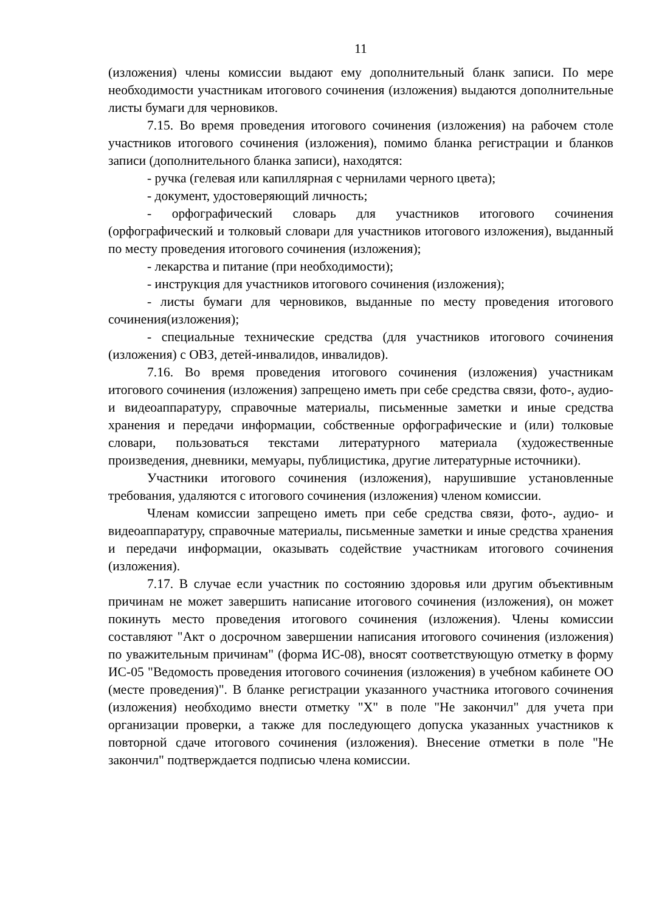11
(изложения) члены комиссии выдают ему дополнительный бланк записи. По мере необходимости участникам итогового сочинения (изложения) выдаются дополнительные листы бумаги для черновиков.
7.15. Во время проведения итогового сочинения (изложения) на рабочем столе участников итогового сочинения (изложения), помимо бланка регистрации и бланков записи (дополнительного бланка записи), находятся:
- ручка (гелевая или капиллярная с чернилами черного цвета);
- документ, удостоверяющий личность;
- орфографический словарь для участников итогового сочинения (орфографический и толковый словари для участников итогового изложения), выданный по месту проведения итогового сочинения (изложения);
- лекарства и питание (при необходимости);
- инструкция для участников итогового сочинения (изложения);
- листы бумаги для черновиков, выданные по месту проведения итогового сочинения(изложения);
- специальные технические средства (для участников итогового сочинения (изложения) с ОВЗ, детей-инвалидов, инвалидов).
7.16. Во время проведения итогового сочинения (изложения) участникам итогового сочинения (изложения) запрещено иметь при себе средства связи, фото-, аудио- и видеоаппаратуру, справочные материалы, письменные заметки и иные средства хранения и передачи информации, собственные орфографические и (или) толковые словари, пользоваться текстами литературного материала (художественные произведения, дневники, мемуары, публицистика, другие литературные источники).
Участники итогового сочинения (изложения), нарушившие установленные требования, удаляются с итогового сочинения (изложения) членом комиссии.
Членам комиссии запрещено иметь при себе средства связи, фото-, аудио- и видеоаппаратуру, справочные материалы, письменные заметки и иные средства хранения и передачи информации, оказывать содействие участникам итогового сочинения (изложения).
7.17. В случае если участник по состоянию здоровья или другим объективным причинам не может завершить написание итогового сочинения (изложения), он может покинуть место проведения итогового сочинения (изложения). Члены комиссии составляют "Акт о досрочном завершении написания итогового сочинения (изложения) по уважительным причинам" (форма ИС-08), вносят соответствующую отметку в форму ИС-05 "Ведомость проведения итогового сочинения (изложения) в учебном кабинете ОО (месте проведения)". В бланке регистрации указанного участника итогового сочинения (изложения) необходимо внести отметку "X" в поле "Не закончил" для учета при организации проверки, а также для последующего допуска указанных участников к повторной сдаче итогового сочинения (изложения). Внесение отметки в поле "Не закончил" подтверждается подписью члена комиссии.